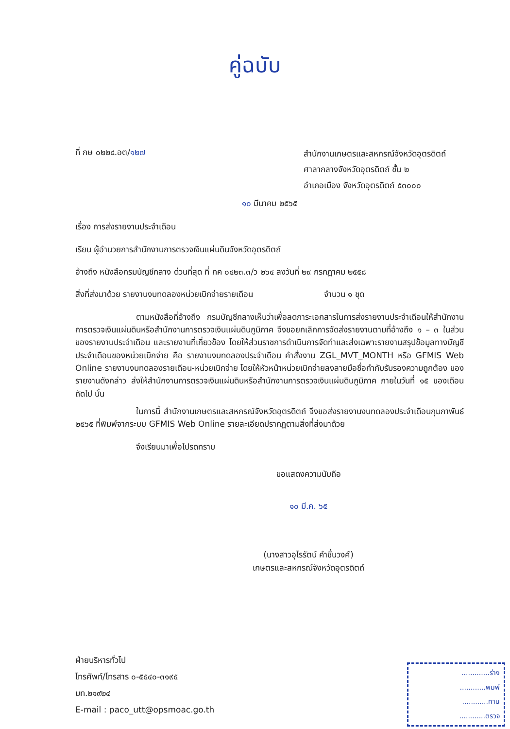คู่ฉบับ
ที่ กษ ๐๒๒๔.อต/๑๒๗
สำนักงานเกษตรและสหกรณ์จังหวัดอุตรดิตถ์
ศาลากลางจังหวัดอุตรดิตถ์ ชั้น ๒
อำเภอเมือง จังหวัดอุตรดิตถ์ ๕๓๐๐๐
๑๐ มีนาคม ๒๕๖๕
เรื่อง การส่งรายงานประจำเดือน
เรียน ผู้อำนวยการสำนักงานการตรวจเงินแผ่นดินจังหวัดอุตรดิตถ์
อ้างถึง หนังสือกรมบัญชีกลาง ด่วนที่สุด ที่ กค ๐๔๒๓.๓/ว ๒๖๔ ลงวันที่ ๒๙ กรกฎาคม ๒๕๕๘
สิ่งที่ส่งมาด้วย รายงานงบทดลองหน่วยเบิกจ่ายรายเดือน จำนวน ๑ ชุด
ตามหนังสือที่อ้างถึง กรมบัญชีกลางเห็นว่าเพื่อลดภาระเอกสารในการส่งรายงานประจำเดือนให้สำนักงานการตรวจเงินแผ่นดินหรือสำนักงานการตรวจเงินแผ่นดินภูมิภาค จึงขอยกเลิกการจัดส่งรายงานตามที่อ้างถึง ๑ – ๓ ในส่วนของรายงานประจำเดือน และรายงานที่เกี่ยวข้อง โดยให้ส่วนราชการดำเนินการจัดทำและส่งเฉพาะรายงานสรุปข้อมูลทางบัญชีประจำเดือนของหน่วยเบิกจ่าย คือ รายงานงบทดลองประจำเดือน คำสั่งงาน ZGL_MVT_MONTH หรือ GFMIS Web Online รายงานงบทดลองรายเดือน-หน่วยเบิกจ่าย โดยให้หัวหน้าหน่วยเบิกจ่ายลงลายมือชื่อกำกับรับรองความถูกต้อง ของรายงานดังกล่าว ส่งให้สำนักงานการตรวจเงินแผ่นดินหรือสำนักงานการตรวจเงินแผ่นดินภูมิภาค ภายในวันที่ ๑๕ ของเดือนถัดไป นั้น
ในการนี้ สำนักงานเกษตรและสหกรณ์จังหวัดอุตรดิตถ์ จึงขอส่งรายงานงบทดลองประจำเดือนกุมภาพันธ์ ๒๕๖๕ ที่พิมพ์จากระบบ GFMIS Web Online รายละเอียดปรากฏตามสิ่งที่ส่งมาด้วย
จึงเรียนมาเพื่อโปรดทราบ
ขอแสดงความนับถือ
๑๐ มี.ค. ๖๕
(นางสาวอุไรรัตน์ คำชื่นวงศ์)
เกษตรและสหกรณ์จังหวัดอุตรดิตถ์
ฝ่ายบริหารทั่วไป
โทรศัพท์/โทรสาร ๐-๕๕๔๐-๓๑๙๕
มท.๒๑๙๒๔
E-mail : paco_utt@opsmoac.go.th
.............ร่าง
............พิมพ์
............ทาน
............ตรวจ